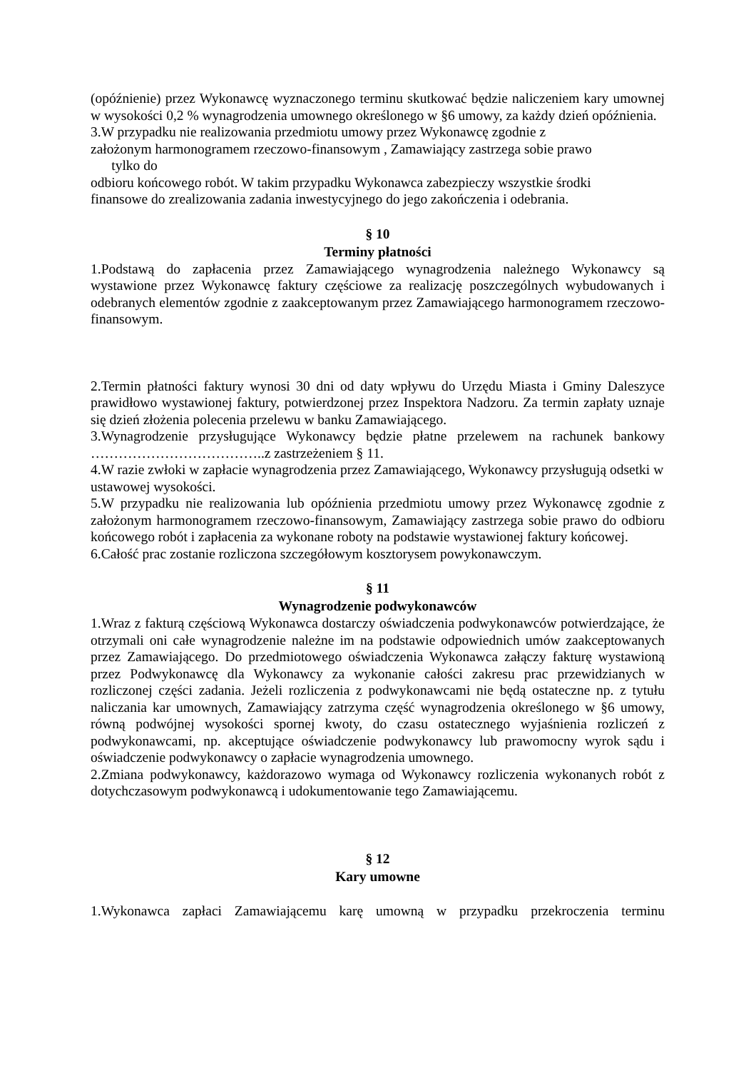(opóźnienie) przez Wykonawcę wyznaczonego terminu skutkować będzie naliczeniem kary umownej w wysokości 0,2 % wynagrodzenia umownego określonego w §6 umowy, za każdy dzień opóźnienia.
3.W przypadku nie realizowania przedmiotu umowy przez Wykonawcę zgodnie z
założonym harmonogramem rzeczowo-finansowym , Zamawiający zastrzega sobie prawo
tylko do
odbioru końcowego robót. W takim przypadku Wykonawca zabezpieczy wszystkie środki
finansowe do zrealizowania zadania inwestycyjnego do jego zakończenia i odebrania.
§ 10
Terminy płatności
1.Podstawą do zapłacenia przez Zamawiającego wynagrodzenia należnego Wykonawcy są wystawione przez Wykonawcę faktury częściowe za realizację poszczególnych wybudowanych i odebranych elementów zgodnie z zaakceptowanym przez Zamawiającego harmonogramem rzeczowo-finansowym.
2.Termin płatności faktury wynosi 30 dni od daty wpływu do Urzędu Miasta i Gminy Daleszyce prawidłowo wystawionej faktury, potwierdzonej przez Inspektora Nadzoru. Za termin zapłaty uznaje się dzień złożenia polecenia przelewu w banku Zamawiającego.
3.Wynagrodzenie przysługujące Wykonawcy będzie płatne przelewem na rachunek bankowy ………………………………..z zastrzeżeniem § 11.
4.W razie zwłoki w zapłacie wynagrodzenia przez Zamawiającego, Wykonawcy przysługują odsetki w ustawowej wysokości.
5.W przypadku nie realizowania lub opóźnienia przedmiotu umowy przez Wykonawcę zgodnie z założonym harmonogramem rzeczowo-finansowym, Zamawiający zastrzega sobie prawo do odbioru końcowego robót i zapłacenia za wykonane roboty na podstawie wystawionej faktury końcowej.
6.Całość prac zostanie rozliczona szczegółowym kosztorysem powykonawczym.
§ 11
Wynagrodzenie podwykonawców
1.Wraz z fakturą częściową Wykonawca dostarczy oświadczenia podwykonawców potwierdzające, że otrzymali oni całe wynagrodzenie należne im na podstawie odpowiednich umów zaakceptowanych przez Zamawiającego. Do przedmiotowego oświadczenia Wykonawca załączy fakturę wystawioną przez Podwykonawcę dla Wykonawcy za wykonanie całości zakresu prac przewidzianych w rozliczonej części zadania. Jeżeli rozliczenia z podwykonawcami nie będą ostateczne np. z tytułu naliczania kar umownych, Zamawiający zatrzyma część wynagrodzenia określonego w §6 umowy, równą podwójnej wysokości spornej kwoty, do czasu ostatecznego wyjaśnienia rozliczeń z podwykonawcami, np. akceptujące oświadczenie podwykonawcy lub prawomocny wyrok sądu i oświadczenie podwykonawcy o zapłacie wynagrodzenia umownego.
2.Zmiana podwykonawcy, każdorazowo wymaga od Wykonawcy rozliczenia wykonanych robót z dotychczasowym podwykonawcą i udokumentowanie tego Zamawiającemu.
§ 12
Kary umowne
1.Wykonawca zapłaci Zamawiającemu karę umowną w przypadku przekroczenia terminu